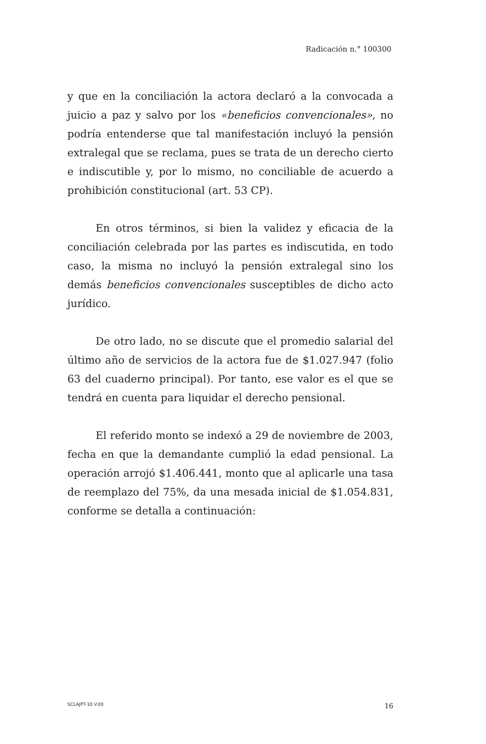Radicación n.° 100300
y que en la conciliación la actora declaró a la convocada a juicio a paz y salvo por los «beneficios convencionales», no podría entenderse que tal manifestación incluyó la pensión extralegal que se reclama, pues se trata de un derecho cierto e indiscutible y, por lo mismo, no conciliable de acuerdo a prohibición constitucional (art. 53 CP).
En otros términos, si bien la validez y eficacia de la conciliación celebrada por las partes es indiscutida, en todo caso, la misma no incluyó la pensión extralegal sino los demás beneficios convencionales susceptibles de dicho acto jurídico.
De otro lado, no se discute que el promedio salarial del último año de servicios de la actora fue de $1.027.947 (folio 63 del cuaderno principal). Por tanto, ese valor es el que se tendrá en cuenta para liquidar el derecho pensional.
El referido monto se indexó a 29 de noviembre de 2003, fecha en que la demandante cumplió la edad pensional. La operación arrojó $1.406.441, monto que al aplicarle una tasa de reemplazo del 75%, da una mesada inicial de $1.054.831, conforme se detalla a continuación:
SCLAJPT-10 V.00 16